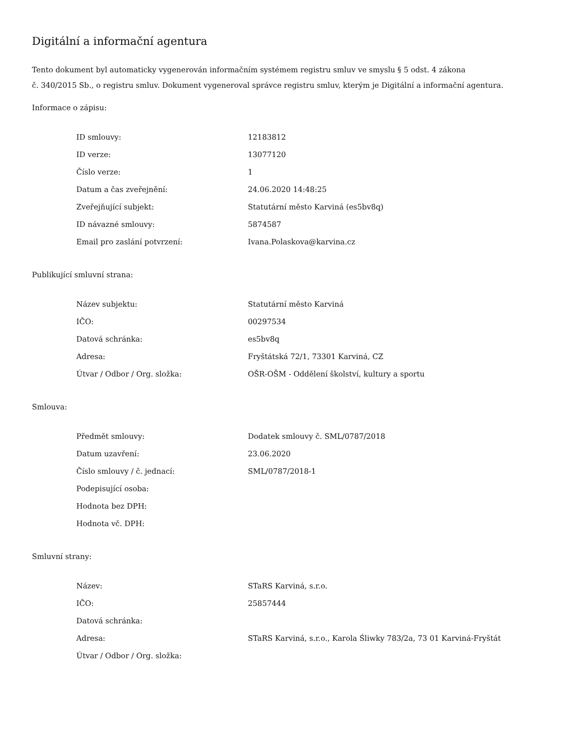Digitální a informační agentura
Tento dokument byl automaticky vygenerován informačním systémem registru smluv ve smyslu § 5 odst. 4 zákona
č. 340/2015 Sb., o registru smluv. Dokument vygeneroval správce registru smluv, kterým je Digitální a informační agentura.
Informace o zápisu:
| ID smlouvy: | 12183812 |
| ID verze: | 13077120 |
| Číslo verze: | 1 |
| Datum a čas zveřejnění: | 24.06.2020 14:48:25 |
| Zveřejňující subjekt: | Statutární město Karviná (es5bv8q) |
| ID návazné smlouvy: | 5874587 |
| Email pro zaslání potvrzení: | Ivana.Polaskova@karvina.cz |
Publikující smluvní strana:
| Název subjektu: | Statutární město Karviná |
| IČO: | 00297534 |
| Datová schránka: | es5bv8q |
| Adresa: | Fryštátská 72/1, 73301 Karviná, CZ |
| Útvar / Odbor / Org. složka: | OŠR-OŠM - Oddělení školství, kultury a sportu |
Smlouva:
| Předmět smlouvy: | Dodatek smlouvy č. SML/0787/2018 |
| Datum uzavření: | 23.06.2020 |
| Číslo smlouvy / č. jednací: | SML/0787/2018-1 |
| Podepisující osoba: | |
| Hodnota bez DPH: | |
| Hodnota vč. DPH: | |
Smluvní strany:
| Název: | STaRS Karviná, s.r.o. |
| IČO: | 25857444 |
| Datová schránka: | |
| Adresa: | STaRS Karviná, s.r.o., Karola Śliwky 783/2a, 73 01 Karviná-Fryštát |
| Útvar / Odbor / Org. složka: | |